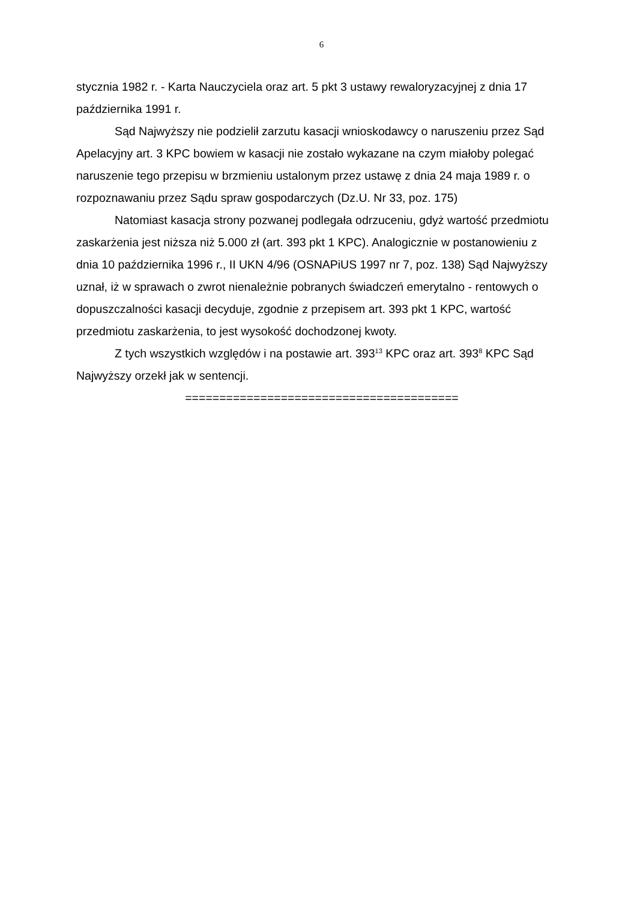6
stycznia 1982 r. - Karta Nauczyciela oraz art. 5 pkt 3 ustawy rewaloryzacyjnej z dnia 17 października 1991 r.
Sąd Najwyższy nie podzielił zarzutu kasacji wnioskodawcy o naruszeniu przez Sąd Apelacyjny art. 3 KPC bowiem w kasacji nie zostało wykazane na czym miałoby polegać naruszenie tego przepisu w brzmieniu ustalonym przez ustawę z dnia 24 maja 1989 r. o rozpoznawaniu przez Sądu spraw gospodarczych (Dz.U. Nr 33, poz. 175)
Natomiast kasacja strony pozwanej podlegała odrzuceniu, gdyż wartość przedmiotu zaskarżenia jest niższa niż 5.000 zł (art. 393 pkt 1 KPC). Analogicznie w postanowieniu z dnia 10 października 1996 r., II UKN 4/96 (OSNAPiUS 1997 nr 7, poz. 138) Sąd Najwyższy uznał, iż w sprawach o zwrot nienależnie pobranych świadczeń emerytalno - rentowych o dopuszczalności kasacji decyduje, zgodnie z przepisem art. 393 pkt 1 KPC, wartość przedmiotu zaskarżenia, to jest wysokość dochodzonej kwoty.
Z tych wszystkich względów i na postawie art. 393<sup>13</sup> KPC oraz art. 393<sup>8</sup> KPC Sąd Najwyższy orzekł jak w sentencji.
========================================